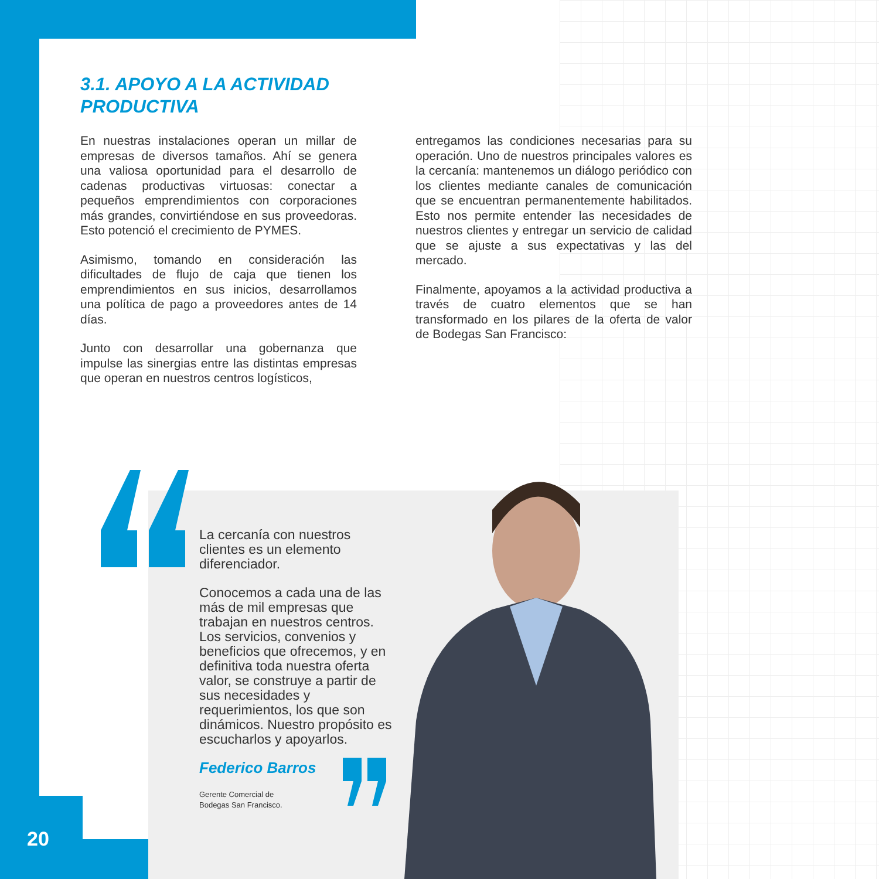3.1. APOYO A LA ACTIVIDAD
PRODUCTIVA
En nuestras instalaciones operan un millar de empresas de diversos tamaños. Ahí se genera una valiosa oportunidad para el desarrollo de cadenas productivas virtuosas: conectar a pequeños emprendimientos con corporaciones más grandes, convirtiéndose en sus proveedoras. Esto potenció el crecimiento de PYMES.
Asimismo, tomando en consideración las dificultades de flujo de caja que tienen los emprendimientos en sus inicios, desarrollamos una política de pago a proveedores antes de 14 días.
Junto con desarrollar una gobernanza que impulse las sinergias entre las distintas empresas que operan en nuestros centros logísticos,
entregamos las condiciones necesarias para su operación. Uno de nuestros principales valores es la cercanía: mantenemos un diálogo periódico con los clientes mediante canales de comunicación que se encuentran permanentemente habilitados. Esto nos permite entender las necesidades de nuestros clientes y entregar un servicio de calidad que se ajuste a sus expectativas y las del mercado.
Finalmente, apoyamos a la actividad productiva a través de cuatro elementos que se han transformado en los pilares de la oferta de valor de Bodegas San Francisco:
La cercanía con nuestros clientes es un elemento diferenciador.
Conocemos a cada una de las más de mil empresas que trabajan en nuestros centros. Los servicios, convenios y beneficios que ofrecemos, y en definitiva toda nuestra oferta valor, se construye a partir de sus necesidades y requerimientos, los que son dinámicos. Nuestro propósito es escucharlos y apoyarlos.
Federico Barros
Gerente Comercial de
Bodegas San Francisco.
20